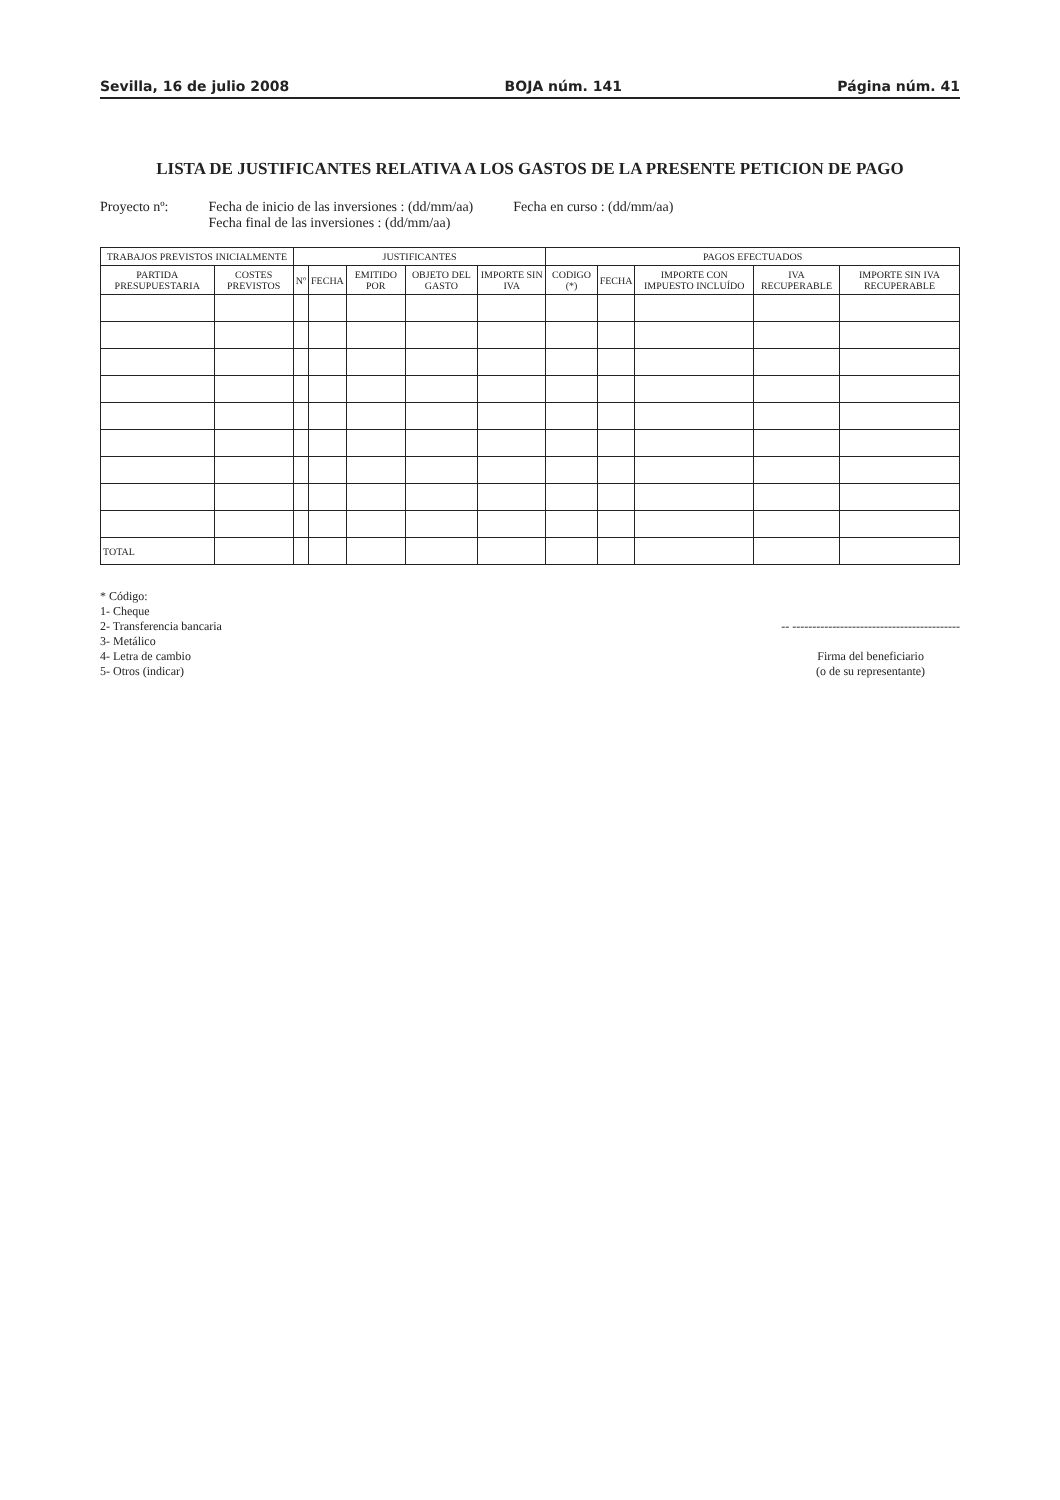Sevilla, 16 de julio 2008 BOJA núm. 141 Página núm. 41
LISTA DE JUSTIFICANTES RELATIVA A LOS GASTOS DE LA PRESENTE PETICION DE PAGO
Proyecto nº: Fecha de inicio de las inversiones : (dd/mm/aa)
Fecha final de las inversiones : (dd/mm/aa)
Fecha en curso : (dd/mm/aa)
| TRABAJOS PREVISTOS INICIALMENTE | | JUSTIFICANTES | | | | | PAGOS EFECTUADOS | | | | |
| --- | --- | --- | --- | --- | --- | --- | --- | --- | --- | --- | --- |
| PARTIDA PRESUPUESTARIA | COSTES PREVISTOS | Nº | FECHA | EMITIDO POR | OBJETO DEL GASTO | IMPORTE SIN IVA | CODIGO (*) | FECHA | IMPORTE CON IMPUESTO INCLUÍDO | IVA RECUPERABLE | IMPORTE SIN IVA RECUPERABLE |
| TOTAL | | | | | | | | | | | |
* Código:
1- Cheque
2- Transferencia bancaria
3- Metálico
4- Letra de cambio
5- Otros (indicar)
-- ------------------------------------------
Firma del beneficiario
(o de su representante)